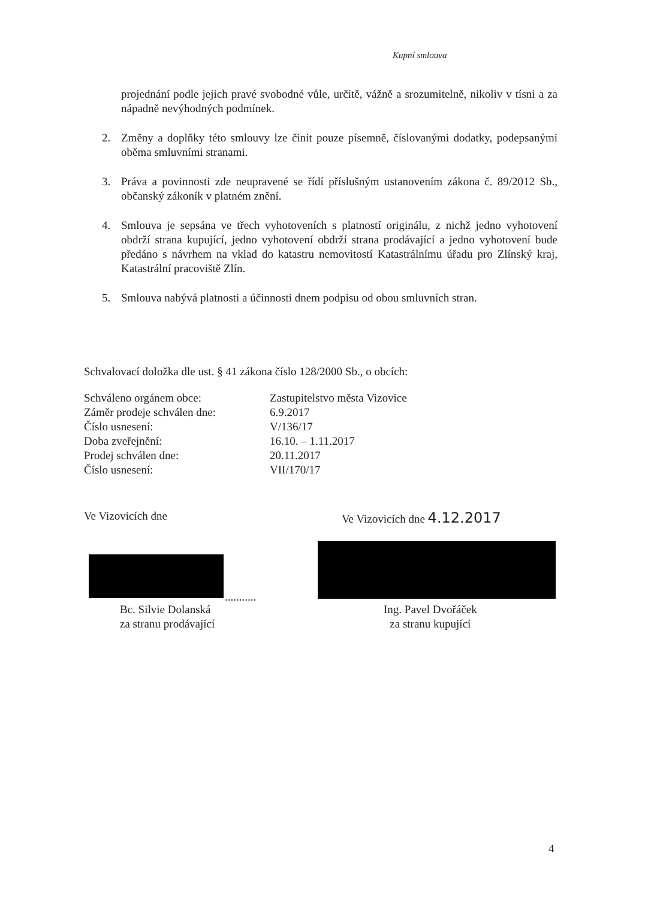Kupní smlouva
projednání podle jejich pravé svobodné vůle, určitě, vážně a srozumitelně, nikoliv v tísni a za nápadně nevýhodných podmínek.
2. Změny a doplňky této smlouvy lze činit pouze písemně, číslovanými dodatky, podepsanými oběma smluvními stranami.
3. Práva a povinnosti zde neupravené se řídí příslušným ustanovením zákona č. 89/2012 Sb., občanský zákoník v platném znění.
4. Smlouva je sepsána ve třech vyhotoveních s platností originálu, z nichž jedno vyhotovení obdrží strana kupující, jedno vyhotovení obdrží strana prodávající a jedno vyhotovení bude předáno s návrhem na vklad do katastru nemovitostí Katastrálnímu úřadu pro Zlínský kraj, Katastrální pracoviště Zlín.
5. Smlouva nabývá platnosti a účinnosti dnem podpisu od obou smluvních stran.
Schvalovací doložka dle ust. § 41 zákona číslo 128/2000 Sb., o obcích:
Schváleno orgánem obce: Zastupitelstvo města Vizovice
Záměr prodeje schválen dne: 6.9.2017
Číslo usnesení: V/136/17
Doba zveřejnění: 16.10. – 1.11.2017
Prodej schválen dne: 20.11.2017
Číslo usnesení: VII/170/17
Ve Vizovicích dne Ve Vizovicích dne 4.12.2017
...........
Bc. Silvie Dolanská
za stranu prodávající
Ing. Pavel Dvořáček
za stranu kupující
4